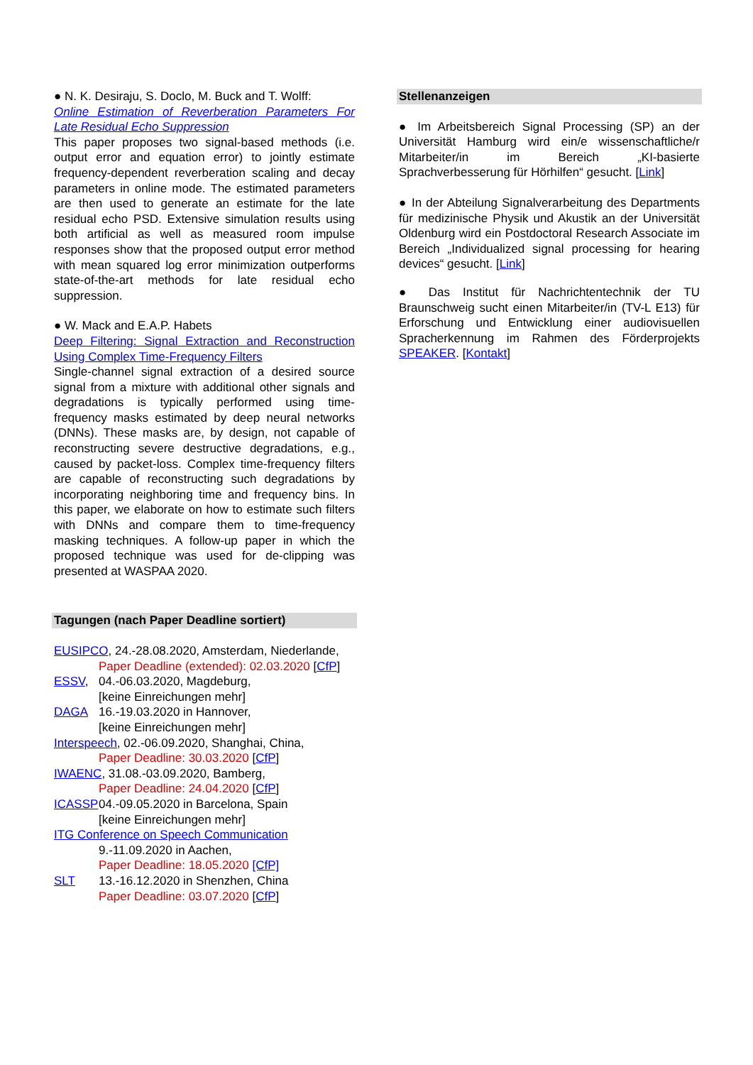● N. K. Desiraju, S. Doclo, M. Buck and T. Wolff:
Online Estimation of Reverberation Parameters For Late Residual Echo Suppression
This paper proposes two signal-based methods (i.e. output error and equation error) to jointly estimate frequency-dependent reverberation scaling and decay parameters in online mode. The estimated parameters are then used to generate an estimate for the late residual echo PSD. Extensive simulation results using both artificial as well as measured room impulse responses show that the proposed output error method with mean squared log error minimization outperforms state-of-the-art methods for late residual echo suppression.
● W. Mack and E.A.P. Habets
Deep Filtering: Signal Extraction and Reconstruction Using Complex Time-Frequency Filters
Single-channel signal extraction of a desired source signal from a mixture with additional other signals and degradations is typically performed using time-frequency masks estimated by deep neural networks (DNNs). These masks are, by design, not capable of reconstructing severe destructive degradations, e.g., caused by packet-loss. Complex time-frequency filters are capable of reconstructing such degradations by incorporating neighboring time and frequency bins. In this paper, we elaborate on how to estimate such filters with DNNs and compare them to time-frequency masking techniques. A follow-up paper in which the proposed technique was used for de-clipping was presented at WASPAA 2020.
Tagungen (nach Paper Deadline sortiert)
EUSIPCO, 24.-28.08.2020, Amsterdam, Niederlande,
Paper Deadline (extended): 02.03.2020 [CfP]
ESSV, 04.-06.03.2020, Magdeburg,
[keine Einreichungen mehr]
DAGA 16.-19.03.2020 in Hannover,
[keine Einreichungen mehr]
Interspeech, 02.-06.09.2020, Shanghai, China,
Paper Deadline: 30.03.2020 [CfP]
IWAENC, 31.08.-03.09.2020, Bamberg,
Paper Deadline: 24.04.2020 [CfP]
ICASSP 04.-09.05.2020 in Barcelona, Spain
[keine Einreichungen mehr]
ITG Conference on Speech Communication
9.-11.09.2020 in Aachen,
Paper Deadline: 18.05.2020 [CfP]
SLT 13.-16.12.2020 in Shenzhen, China
Paper Deadline: 03.07.2020 [CfP]
Stellenanzeigen
● Im Arbeitsbereich Signal Processing (SP) an der Universität Hamburg wird ein/e wissenschaftliche/r Mitarbeiter/in im Bereich „KI-basierte Sprachverbesserung für Hörhilfen“ gesucht. [Link]
● In der Abteilung Signalverarbeitung des Departments für medizinische Physik und Akustik an der Universität Oldenburg wird ein Postdoctoral Research Associate im Bereich „Individualized signal processing for hearing devices“ gesucht. [Link]
● Das Institut für Nachrichtentechnik der TU Braunschweig sucht einen Mitarbeiter/in (TV-L E13) für Erforschung und Entwicklung einer audiovisuellen Spracherkennung im Rahmen des Förderprojekts SPEAKER. [Kontakt]